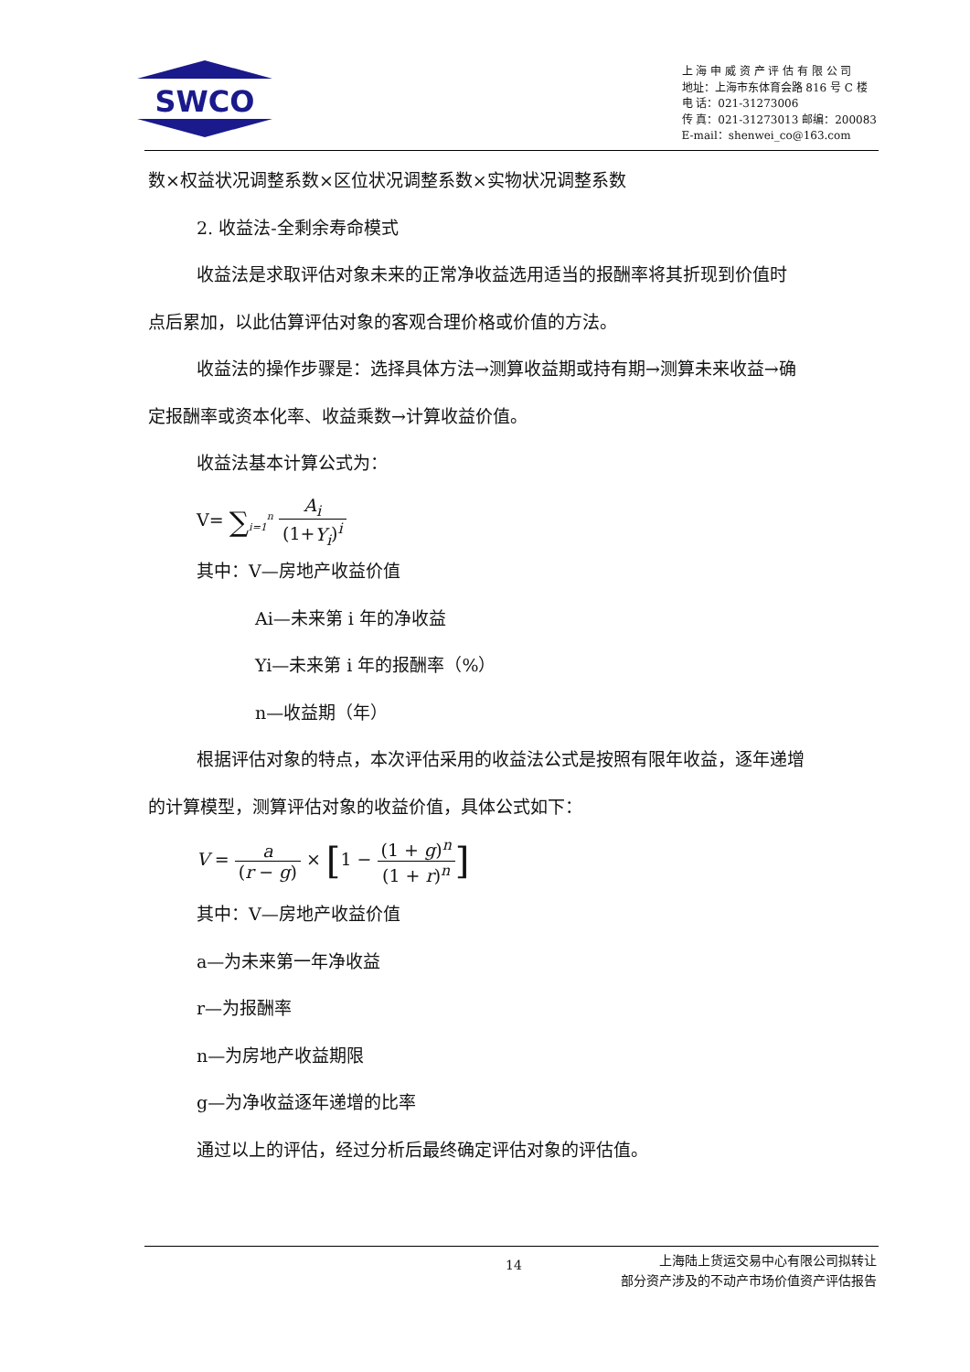SWCO
上 海 申 威 资 产 评 估 有 限 公 司
地址：上海市东体育会路 816 号 C 楼
电 话：021-31273006
传 真：021-31273013 邮编：200083
E-mail：shenwei_co@163.com
数×权益状况调整系数×区位状况调整系数×实物状况调整系数
2. 收益法-全剩余寿命模式
收益法是求取评估对象未来的正常净收益选用适当的报酬率将其折现到价值时
点后累加，以此估算评估对象的客观合理价格或价值的方法。
收益法的操作步骤是：选择具体方法→测算收益期或持有期→测算未来收益→确
定报酬率或资本化率、收益乘数→计算收益价值。
收益法基本计算公式为：
V= ∑<sub>i=1</sub><sup>n</sup> A<sub>i</sub> (1+Y<sub>i</sub>)<sup>i</sup>
其中：V—房地产收益价值
Ai—未来第 i 年的净收益
Yi—未来第 i 年的报酬率（%）
n—收益期（年）
根据评估对象的特点，本次评估采用的收益法公式是按照有限年收益，逐年递增
的计算模型，测算评估对象的收益价值，具体公式如下：
V = a (r − g) × [1 − (1 + g)<sup>n</sup> (1 + r)<sup>n</sup>]
其中：V—房地产收益价值
a—为未来第一年净收益
r—为报酬率
n—为房地产收益期限
g—为净收益逐年递增的比率
通过以上的评估，经过分析后最终确定评估对象的评估值。
14
上海陆上货运交易中心有限公司拟转让
部分资产涉及的不动产市场价值资产评估报告